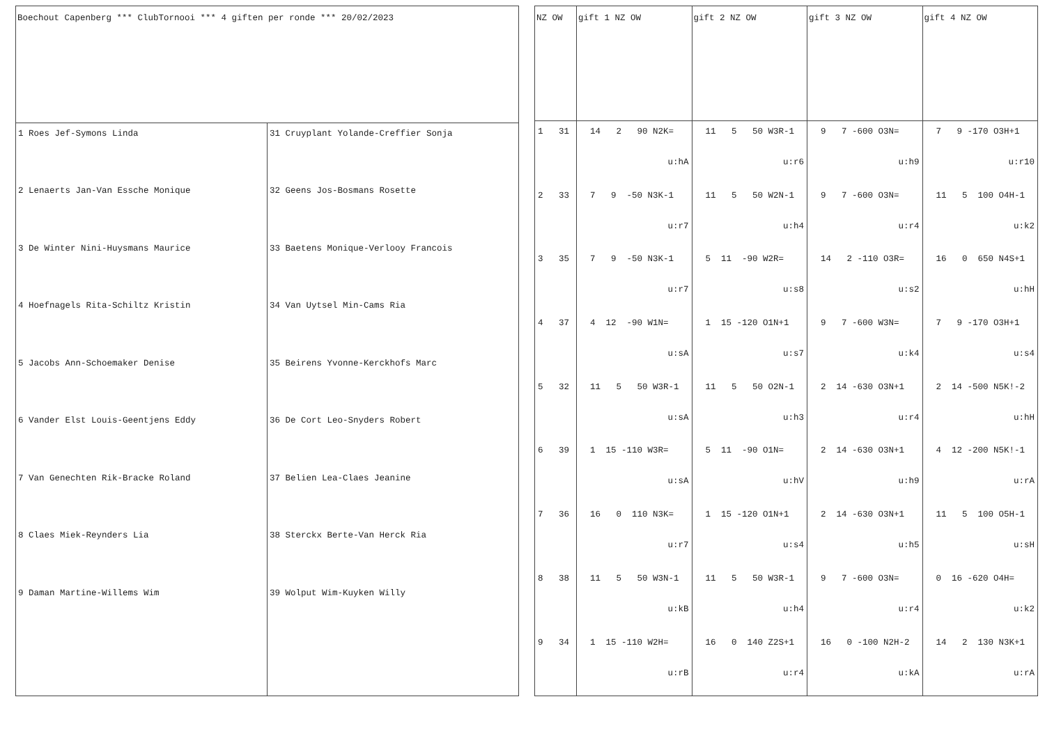| Boechout Capenberg *** ClubTornooi *** 4 giften per ronde *** 20/02/2023 | |
| --- | --- |
| 1 Roes Jef-Symons Linda 2 Lenaerts Jan-Van Essche Monique 3 De Winter Nini-Huysmans Maurice 4 Hoefnagels Rita-Schiltz Kristin 5 Jacobs Ann-Schoemaker Denise 6 Vander Elst Louis-Geentjens Eddy 7 Van Genechten Rik-Bracke Roland 8 Claes Miek-Reynders Lia 9 Daman Martine-Willems Wim | 31 Cruyplant Yolande-Creffier Sonja 32 Geens Jos-Bosmans Rosette 33 Baetens Monique-Verlooy Francois 34 Van Uytsel Min-Cams Ria 35 Beirens Yvonne-Kerckhofs Marc 36 De Cort Leo-Snyders Robert 37 Belien Lea-Claes Jeanine 38 Sterckx Berte-Van Herck Ria 39 Wolput Wim-Kuyken Willy |
| NZ OW | gift 1 NZ OW | gift 2 NZ OW | gift 3 NZ OW | gift 4 NZ OW |
| --- | --- | --- | --- | --- |
| 1 31 2 33 3 35 4 37 5 32 6 39 7 36 8 38 9 34 | 14 2 90 N2K= u:hA 7 9 -50 N3K-1 u:r7 7 9 -50 N3K-1 u:r7 4 12 -90 W1N= u:sA 11 5 50 W3R-1 u:sA 1 15 -110 W3R= u:sA 16 0 110 N3K= u:r7 11 5 50 W3N-1 u:kB 1 15 -110 W2H= u:rB | 11 5 50 W3R-1 u:r6 11 5 50 W2N-1 u:h4 5 11 -90 W2R= u:s8 1 15 -120 O1N+1 u:s7 11 5 50 O2N-1 u:h3 5 11 -90 O1N= u:hV 1 15 -120 O1N+1 u:s4 11 5 50 W3R-1 u:h4 16 0 140 Z2S+1 u:r4 | 9 7 -600 O3N= u:h9 9 7 -600 O3N= u:r4 14 2 -110 O3R= u:s2 9 7 -600 W3N= u:k4 2 14 -630 O3N+1 u:r4 2 14 -630 O3N+1 u:h9 2 14 -630 O3N+1 u:h5 9 7 -600 O3N= u:r4 16 0 -100 N2H-2 u:kA | 7 9 -170 O3H+1 u:r10 11 5 100 O4H-1 u:k2 16 0 650 N4S+1 u:hH 7 9 -170 O3H+1 u:s4 2 14 -500 N5K!-2 u:hH 4 12 -200 N5K!-1 u:rA 11 5 100 O5H-1 u:sH 0 16 -620 O4H= u:k2 14 2 130 N3K+1 u:rA |